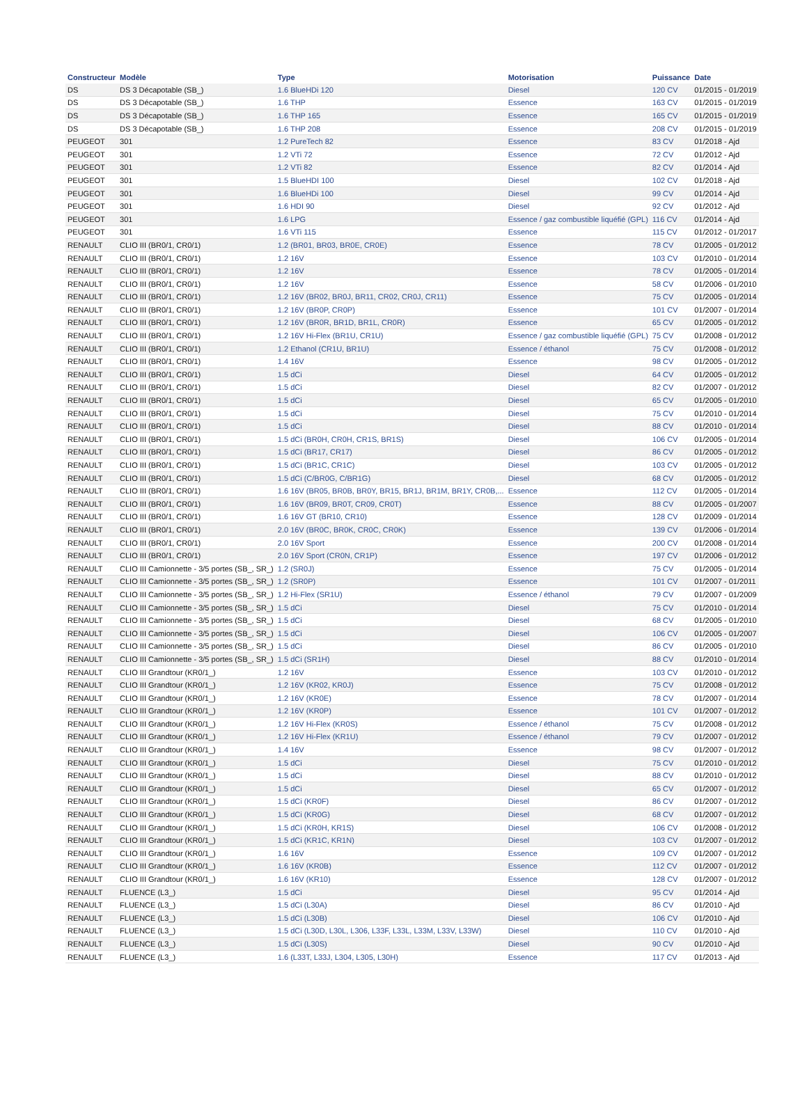| Constructeur | Modèle | Type | Motorisation | Puissance | Date |
| --- | --- | --- | --- | --- | --- |
| DS | DS 3 Décapotable (SB_) | 1.6 BlueHDi 120 | Diesel | 120 CV | 01/2015 - 01/2019 |
| DS | DS 3 Décapotable (SB_) | 1.6 THP | Essence | 163 CV | 01/2015 - 01/2019 |
| DS | DS 3 Décapotable (SB_) | 1.6 THP 165 | Essence | 165 CV | 01/2015 - 01/2019 |
| DS | DS 3 Décapotable (SB_) | 1.6 THP 208 | Essence | 208 CV | 01/2015 - 01/2019 |
| PEUGEOT | 301 | 1.2 PureTech 82 | Essence | 83 CV | 01/2018 - Ajd |
| PEUGEOT | 301 | 1.2 VTi 72 | Essence | 72 CV | 01/2012 - Ajd |
| PEUGEOT | 301 | 1.2 VTi 82 | Essence | 82 CV | 01/2014 - Ajd |
| PEUGEOT | 301 | 1.5 BlueHDI 100 | Diesel | 102 CV | 01/2018 - Ajd |
| PEUGEOT | 301 | 1.6 BlueHDi 100 | Diesel | 99 CV | 01/2014 - Ajd |
| PEUGEOT | 301 | 1.6 HDI 90 | Diesel | 92 CV | 01/2012 - Ajd |
| PEUGEOT | 301 | 1.6 LPG | Essence / gaz combustible liquéfié (GPL) | 116 CV | 01/2014 - Ajd |
| PEUGEOT | 301 | 1.6 VTi 115 | Essence | 115 CV | 01/2012 - 01/2017 |
| RENAULT | CLIO III (BR0/1, CR0/1) | 1.2 (BR01, BR03, BR0E, CR0E) | Essence | 78 CV | 01/2005 - 01/2012 |
| RENAULT | CLIO III (BR0/1, CR0/1) | 1.2 16V | Essence | 103 CV | 01/2010 - 01/2014 |
| RENAULT | CLIO III (BR0/1, CR0/1) | 1.2 16V | Essence | 78 CV | 01/2005 - 01/2014 |
| RENAULT | CLIO III (BR0/1, CR0/1) | 1.2 16V | Essence | 58 CV | 01/2006 - 01/2010 |
| RENAULT | CLIO III (BR0/1, CR0/1) | 1.2 16V (BR02, BR0J, BR11, CR02, CR0J, CR11) | Essence | 75 CV | 01/2005 - 01/2014 |
| RENAULT | CLIO III (BR0/1, CR0/1) | 1.2 16V (BR0P, CR0P) | Essence | 101 CV | 01/2007 - 01/2014 |
| RENAULT | CLIO III (BR0/1, CR0/1) | 1.2 16V (BR0R, BR1D, BR1L, CR0R) | Essence | 65 CV | 01/2005 - 01/2012 |
| RENAULT | CLIO III (BR0/1, CR0/1) | 1.2 16V Hi-Flex (BR1U, CR1U) | Essence / gaz combustible liquéfié (GPL) | 75 CV | 01/2008 - 01/2012 |
| RENAULT | CLIO III (BR0/1, CR0/1) | 1.2 Ethanol (CR1U, BR1U) | Essence / éthanol | 75 CV | 01/2008 - 01/2012 |
| RENAULT | CLIO III (BR0/1, CR0/1) | 1.4 16V | Essence | 98 CV | 01/2005 - 01/2012 |
| RENAULT | CLIO III (BR0/1, CR0/1) | 1.5 dCi | Diesel | 64 CV | 01/2005 - 01/2012 |
| RENAULT | CLIO III (BR0/1, CR0/1) | 1.5 dCi | Diesel | 82 CV | 01/2007 - 01/2012 |
| RENAULT | CLIO III (BR0/1, CR0/1) | 1.5 dCi | Diesel | 65 CV | 01/2005 - 01/2010 |
| RENAULT | CLIO III (BR0/1, CR0/1) | 1.5 dCi | Diesel | 75 CV | 01/2010 - 01/2014 |
| RENAULT | CLIO III (BR0/1, CR0/1) | 1.5 dCi | Diesel | 88 CV | 01/2010 - 01/2014 |
| RENAULT | CLIO III (BR0/1, CR0/1) | 1.5 dCi (BR0H, CR0H, CR1S, BR1S) | Diesel | 106 CV | 01/2005 - 01/2014 |
| RENAULT | CLIO III (BR0/1, CR0/1) | 1.5 dCi (BR17, CR17) | Diesel | 86 CV | 01/2005 - 01/2012 |
| RENAULT | CLIO III (BR0/1, CR0/1) | 1.5 dCi (BR1C, CR1C) | Diesel | 103 CV | 01/2005 - 01/2012 |
| RENAULT | CLIO III (BR0/1, CR0/1) | 1.5 dCi (C/BR0G, C/BR1G) | Diesel | 68 CV | 01/2005 - 01/2012 |
| RENAULT | CLIO III (BR0/1, CR0/1) | 1.6 16V (BR05, BR0B, BR0Y, BR15, BR1J, BR1M, BR1Y, CR0B,... | Essence | 112 CV | 01/2005 - 01/2014 |
| RENAULT | CLIO III (BR0/1, CR0/1) | 1.6 16V (BR09, BR0T, CR09, CR0T) | Essence | 88 CV | 01/2005 - 01/2007 |
| RENAULT | CLIO III (BR0/1, CR0/1) | 1.6 16V GT (BR10, CR10) | Essence | 128 CV | 01/2009 - 01/2014 |
| RENAULT | CLIO III (BR0/1, CR0/1) | 2.0 16V (BR0C, BR0K, CR0C, CR0K) | Essence | 139 CV | 01/2006 - 01/2014 |
| RENAULT | CLIO III (BR0/1, CR0/1) | 2.0 16V Sport | Essence | 200 CV | 01/2008 - 01/2014 |
| RENAULT | CLIO III (BR0/1, CR0/1) | 2.0 16V Sport (CR0N, CR1P) | Essence | 197 CV | 01/2006 - 01/2012 |
| RENAULT | CLIO III Camionnette - 3/5 portes (SB_, SR_) | 1.2 (SR0J) | Essence | 75 CV | 01/2005 - 01/2014 |
| RENAULT | CLIO III Camionnette - 3/5 portes (SB_, SR_) | 1.2 (SR0P) | Essence | 101 CV | 01/2007 - 01/2011 |
| RENAULT | CLIO III Camionnette - 3/5 portes (SB_, SR_) | 1.2 Hi-Flex (SR1U) | Essence / éthanol | 79 CV | 01/2007 - 01/2009 |
| RENAULT | CLIO III Camionnette - 3/5 portes (SB_, SR_) | 1.5 dCi | Diesel | 75 CV | 01/2010 - 01/2014 |
| RENAULT | CLIO III Camionnette - 3/5 portes (SB_, SR_) | 1.5 dCi | Diesel | 68 CV | 01/2005 - 01/2010 |
| RENAULT | CLIO III Camionnette - 3/5 portes (SB_, SR_) | 1.5 dCi | Diesel | 106 CV | 01/2005 - 01/2007 |
| RENAULT | CLIO III Camionnette - 3/5 portes (SB_, SR_) | 1.5 dCi | Diesel | 86 CV | 01/2005 - 01/2010 |
| RENAULT | CLIO III Camionnette - 3/5 portes (SB_, SR_) | 1.5 dCi (SR1H) | Diesel | 88 CV | 01/2010 - 01/2014 |
| RENAULT | CLIO III Grandtour (KR0/1_) | 1.2 16V | Essence | 103 CV | 01/2010 - 01/2012 |
| RENAULT | CLIO III Grandtour (KR0/1_) | 1.2 16V (KR02, KR0J) | Essence | 75 CV | 01/2008 - 01/2012 |
| RENAULT | CLIO III Grandtour (KR0/1_) | 1.2 16V (KR0E) | Essence | 78 CV | 01/2007 - 01/2014 |
| RENAULT | CLIO III Grandtour (KR0/1_) | 1.2 16V (KR0P) | Essence | 101 CV | 01/2007 - 01/2012 |
| RENAULT | CLIO III Grandtour (KR0/1_) | 1.2 16V Hi-Flex (KR0S) | Essence / éthanol | 75 CV | 01/2008 - 01/2012 |
| RENAULT | CLIO III Grandtour (KR0/1_) | 1.2 16V Hi-Flex (KR1U) | Essence / éthanol | 79 CV | 01/2007 - 01/2012 |
| RENAULT | CLIO III Grandtour (KR0/1_) | 1.4 16V | Essence | 98 CV | 01/2007 - 01/2012 |
| RENAULT | CLIO III Grandtour (KR0/1_) | 1.5 dCi | Diesel | 75 CV | 01/2010 - 01/2012 |
| RENAULT | CLIO III Grandtour (KR0/1_) | 1.5 dCi | Diesel | 88 CV | 01/2010 - 01/2012 |
| RENAULT | CLIO III Grandtour (KR0/1_) | 1.5 dCi | Diesel | 65 CV | 01/2007 - 01/2012 |
| RENAULT | CLIO III Grandtour (KR0/1_) | 1.5 dCi (KR0F) | Diesel | 86 CV | 01/2007 - 01/2012 |
| RENAULT | CLIO III Grandtour (KR0/1_) | 1.5 dCi (KR0G) | Diesel | 68 CV | 01/2007 - 01/2012 |
| RENAULT | CLIO III Grandtour (KR0/1_) | 1.5 dCi (KR0H, KR1S) | Diesel | 106 CV | 01/2008 - 01/2012 |
| RENAULT | CLIO III Grandtour (KR0/1_) | 1.5 dCi (KR1C, KR1N) | Diesel | 103 CV | 01/2007 - 01/2012 |
| RENAULT | CLIO III Grandtour (KR0/1_) | 1.6 16V | Essence | 109 CV | 01/2007 - 01/2012 |
| RENAULT | CLIO III Grandtour (KR0/1_) | 1.6 16V (KR0B) | Essence | 112 CV | 01/2007 - 01/2012 |
| RENAULT | CLIO III Grandtour (KR0/1_) | 1.6 16V (KR10) | Essence | 128 CV | 01/2007 - 01/2012 |
| RENAULT | FLUENCE (L3_) | 1.5 dCi | Diesel | 95 CV | 01/2014 - Ajd |
| RENAULT | FLUENCE (L3_) | 1.5 dCi (L30A) | Diesel | 86 CV | 01/2010 - Ajd |
| RENAULT | FLUENCE (L3_) | 1.5 dCi (L30B) | Diesel | 106 CV | 01/2010 - Ajd |
| RENAULT | FLUENCE (L3_) | 1.5 dCi (L30D, L30L, L306, L33F, L33L, L33M, L33V, L33W) | Diesel | 110 CV | 01/2010 - Ajd |
| RENAULT | FLUENCE (L3_) | 1.5 dCi (L30S) | Diesel | 90 CV | 01/2010 - Ajd |
| RENAULT | FLUENCE (L3_) | 1.6 (L33T, L33J, L304, L305, L30H) | Essence | 117 CV | 01/2013 - Ajd |